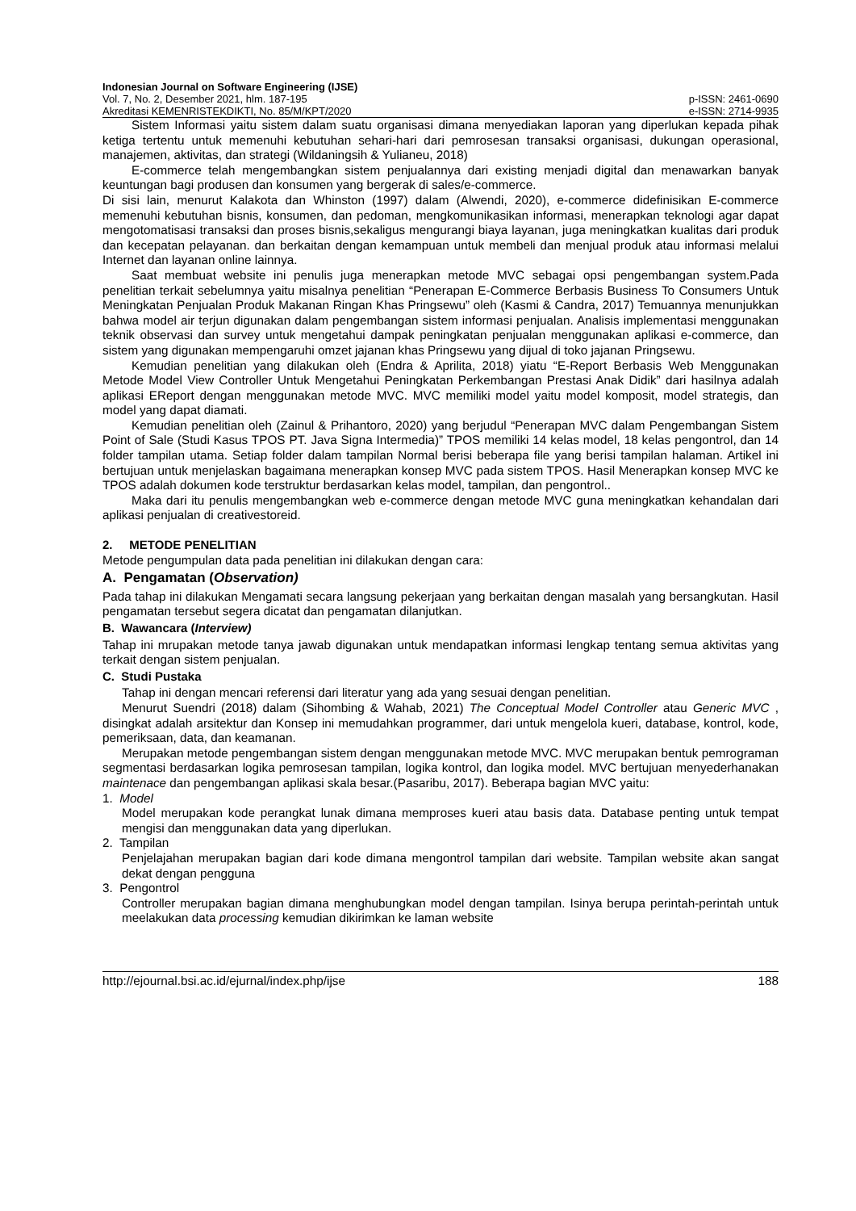Indonesian Journal on Software Engineering (IJSE)
Vol. 7, No. 2, Desember 2021, hlm. 187-195 p-ISSN: 2461-0690
Akreditasi KEMENRISTEKDIKTI, No. 85/M/KPT/2020 e-ISSN: 2714-9935
Sistem Informasi yaitu sistem dalam suatu organisasi dimana menyediakan laporan yang diperlukan kepada pihak ketiga tertentu untuk memenuhi kebutuhan sehari-hari dari pemrosesan transaksi organisasi, dukungan operasional, manajemen, aktivitas, dan strategi (Wildaningsih & Yulianeu, 2018)
E-commerce telah mengembangkan sistem penjualannya dari existing menjadi digital dan menawarkan banyak keuntungan bagi produsen dan konsumen yang bergerak di sales/e-commerce.
Di sisi lain, menurut Kalakota dan Whinston (1997) dalam (Alwendi, 2020), e-commerce didefinisikan E-commerce memenuhi kebutuhan bisnis, konsumen, dan pedoman, mengkomunikasikan informasi, menerapkan teknologi agar dapat mengotomatisasi transaksi dan proses bisnis,sekaligus mengurangi biaya layanan, juga meningkatkan kualitas dari produk dan kecepatan pelayanan. dan berkaitan dengan kemampuan untuk membeli dan menjual produk atau informasi melalui Internet dan layanan online lainnya.
Saat membuat website ini penulis juga menerapkan metode MVC sebagai opsi pengembangan system.Pada penelitian terkait sebelumnya yaitu misalnya penelitian “Penerapan E-Commerce Berbasis Business To Consumers Untuk Meningkatan Penjualan Produk Makanan Ringan Khas Pringsewu” oleh (Kasmi & Candra, 2017) Temuannya menunjukkan bahwa model air terjun digunakan dalam pengembangan sistem informasi penjualan. Analisis implementasi menggunakan teknik observasi dan survey untuk mengetahui dampak peningkatan penjualan menggunakan aplikasi e-commerce, dan sistem yang digunakan mempengaruhi omzet jajanan khas Pringsewu yang dijual di toko jajanan Pringsewu.
Kemudian penelitian yang dilakukan oleh (Endra & Aprilita, 2018) yiatu “E-Report Berbasis Web Menggunakan Metode Model View Controller Untuk Mengetahui Peningkatan Perkembangan Prestasi Anak Didik” dari hasilnya adalah aplikasi EReport dengan menggunakan metode MVC. MVC memiliki model yaitu model komposit, model strategis, dan model yang dapat diamati.
Kemudian penelitian oleh (Zainul & Prihantoro, 2020) yang berjudul “Penerapan MVC dalam Pengembangan Sistem Point of Sale (Studi Kasus TPOS PT. Java Signa Intermedia)” TPOS memiliki 14 kelas model, 18 kelas pengontrol, dan 14 folder tampilan utama. Setiap folder dalam tampilan Normal berisi beberapa file yang berisi tampilan halaman. Artikel ini bertujuan untuk menjelaskan bagaimana menerapkan konsep MVC pada sistem TPOS. Hasil Menerapkan konsep MVC ke TPOS adalah dokumen kode terstruktur berdasarkan kelas model, tampilan, dan pengontrol..
Maka dari itu penulis mengembangkan web e-commerce dengan metode MVC guna meningkatkan kehandalan dari aplikasi penjualan di creativestoreid.
2. METODE PENELITIAN
Metode pengumpulan data pada penelitian ini dilakukan dengan cara:
A. Pengamatan (Observation)
Pada tahap ini dilakukan Mengamati secara langsung pekerjaan yang berkaitan dengan masalah yang bersangkutan. Hasil pengamatan tersebut segera dicatat dan pengamatan dilanjutkan.
B. Wawancara (Interview)
Tahap ini mrupakan metode tanya jawab digunakan untuk mendapatkan informasi lengkap tentang semua aktivitas yang terkait dengan sistem penjualan.
C. Studi Pustaka
Tahap ini dengan mencari referensi dari literatur yang ada yang sesuai dengan penelitian.
Menurut Suendri (2018) dalam (Sihombing & Wahab, 2021) The Conceptual Model Controller atau Generic MVC , disingkat adalah arsitektur dan Konsep ini memudahkan programmer, dari untuk mengelola kueri, database, kontrol, kode, pemeriksaan, data, dan keamanan.
Merupakan metode pengembangan sistem dengan menggunakan metode MVC. MVC merupakan bentuk pemrograman segmentasi berdasarkan logika pemrosesan tampilan, logika kontrol, dan logika model. MVC bertujuan menyederhanakan maintenace dan pengembangan aplikasi skala besar.(Pasaribu, 2017). Beberapa bagian MVC yaitu:
1. Model
Model merupakan kode perangkat lunak dimana memproses kueri atau basis data. Database penting untuk tempat mengisi dan menggunakan data yang diperlukan.
2. Tampilan
Penjelajahan merupakan bagian dari kode dimana mengontrol tampilan dari website. Tampilan website akan sangat dekat dengan pengguna
3. Pengontrol
Controller merupakan bagian dimana menghubungkan model dengan tampilan. Isinya berupa perintah-perintah untuk meelakukan data processing kemudian dikirimkan ke laman website
http://ejournal.bsi.ac.id/ejurnal/index.php/ijse 188